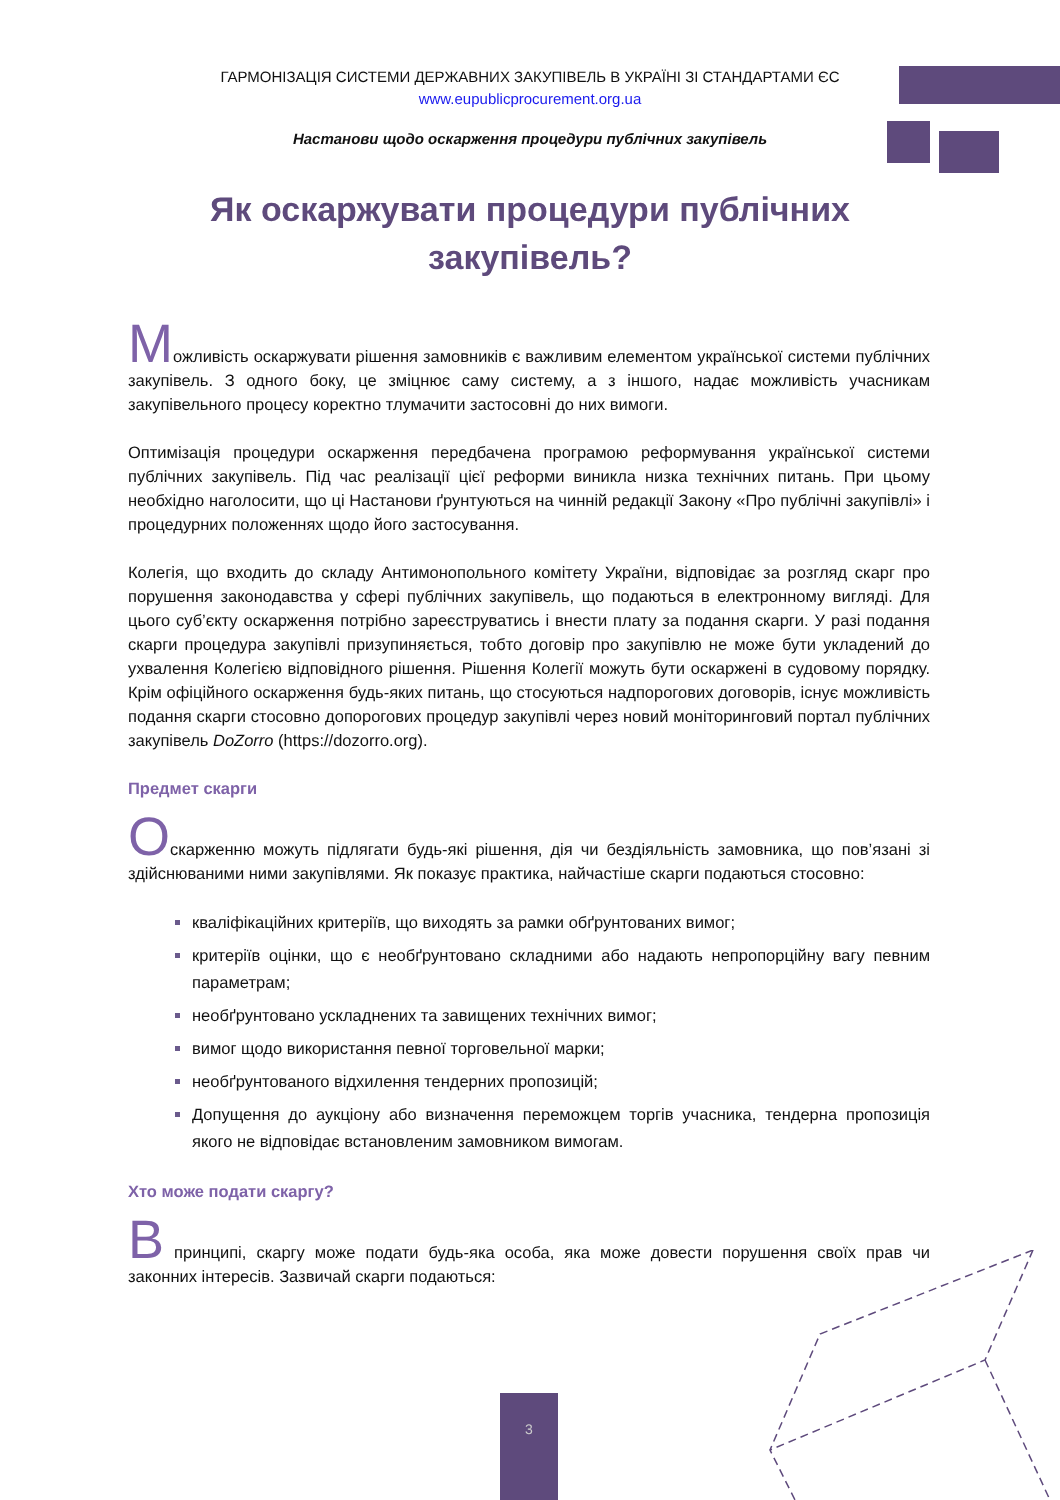ГАРМОНІЗАЦІЯ СИСТЕМИ ДЕРЖАВНИХ ЗАКУПІВЕЛЬ В УКРАЇНІ ЗІ СТАНДАРТАМИ ЄС
www.eupublicprocurement.org.ua
Настанови щодо оскарження процедури публічних закупівель
Як оскаржувати процедури публічних закупівель?
Можливість оскаржувати рішення замовників є важливим елементом української системи публічних закупівель. З одного боку, це зміцнює саму систему, а з іншого, надає можливість учасникам закупівельного процесу коректно тлумачити застосовні до них вимоги.
Оптимізація процедури оскарження передбачена програмою реформування української системи публічних закупівель. Під час реалізації цієї реформи виникла низка технічних питань. При цьому необхідно наголосити, що ці Настанови ґрунтуються на чинній редакції Закону «Про публічні закупівлі» і процедурних положеннях щодо його застосування.
Колегія, що входить до складу Антимонопольного комітету України, відповідає за розгляд скарг про порушення законодавства у сфері публічних закупівель, що подаються в електронному вигляді. Для цього суб’єкту оскарження потрібно зареєструватись і внести плату за подання скарги. У разі подання скарги процедура закупівлі призупиняється, тобто договір про закупівлю не може бути укладений до ухвалення Колегією відповідного рішення. Рішення Колегії можуть бути оскаржені в судовому порядку. Крім офіційного оскарження будь-яких питань, що стосуються надпорогових договорів, існує можливість подання скарги стосовно допорогових процедур закупівлі через новий моніторинговий портал публічних закупівель DoZorro (https://dozorro.org).
Предмет скарги
Оскарженню можуть підлягати будь-які рішення, дія чи бездіяльність замовника, що пов’язані зі здійснюваними ними закупівлями. Як показує практика, найчастіше скарги подаються стосовно:
кваліфікаційних критеріїв, що виходять за рамки обґрунтованих вимог;
критеріїв оцінки, що є необґрунтовано складними або надають непропорційну вагу певним параметрам;
необґрунтовано ускладнених та завищених технічних вимог;
вимог щодо використання певної торговельної марки;
необґрунтованого відхилення тендерних пропозицій;
Допущення до аукціону або визначення переможцем торгів учасника, тендерна пропозиція якого не відповідає встановленим замовником вимогам.
Хто може подати скаргу?
В принципі, скаргу може подати будь-яка особа, яка може довести порушення своїх прав чи законних інтересів. Зазвичай скарги подаються:
3